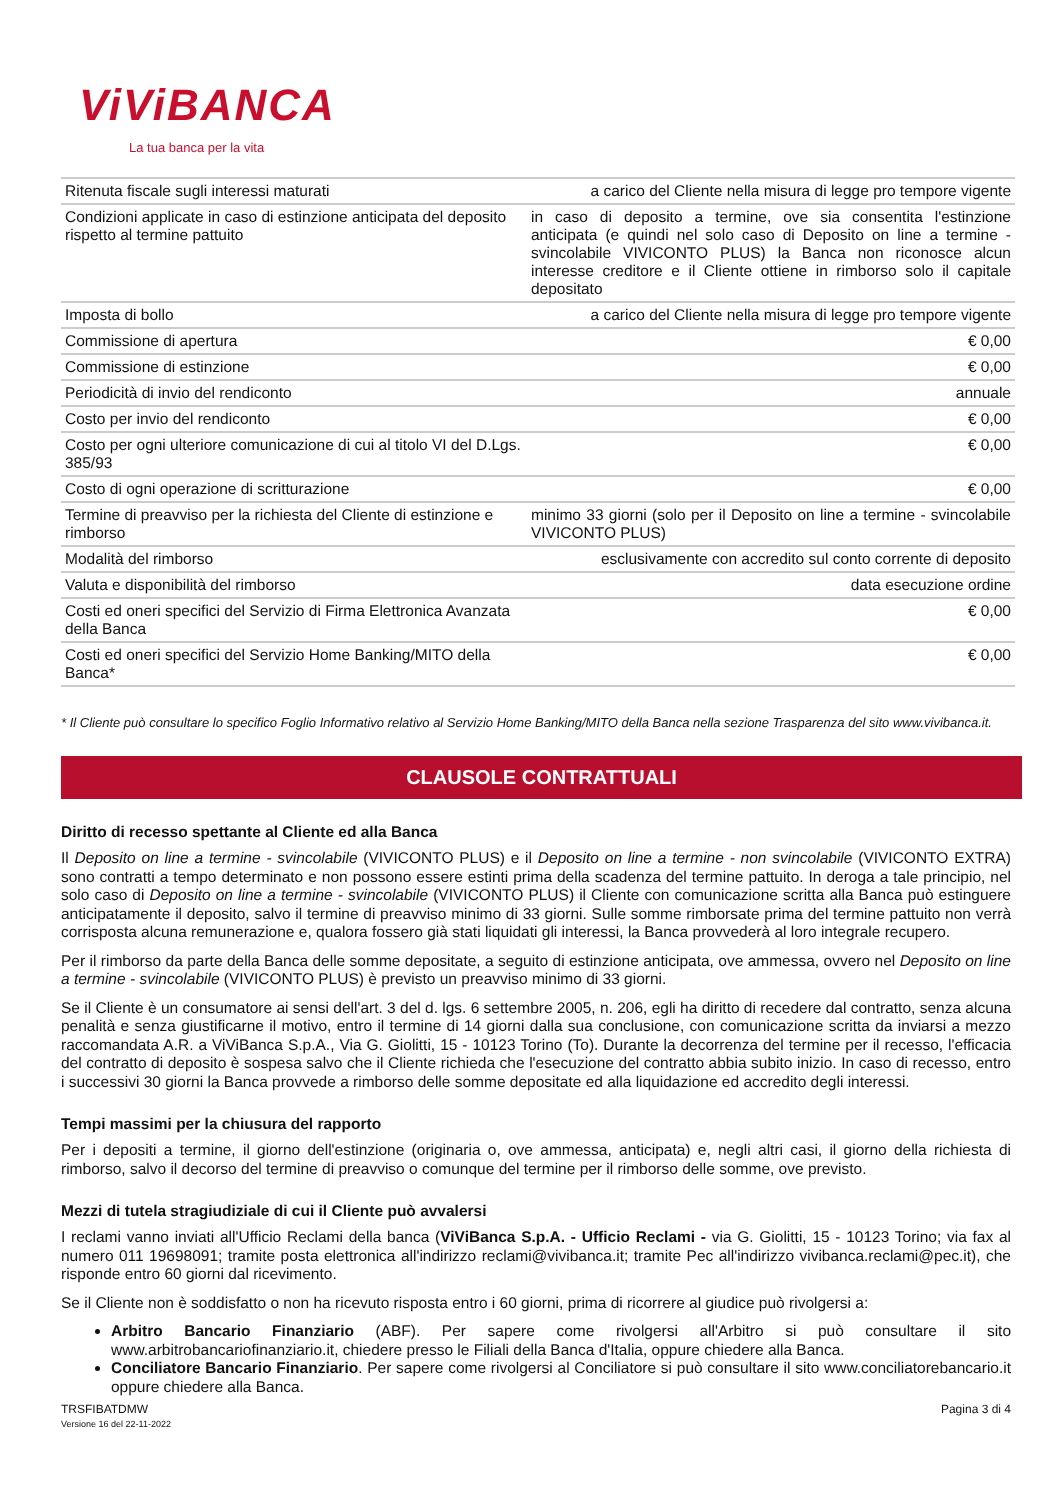ViViBANCA
La tua banca per la vita
| Ritenuta fiscale sugli interessi maturati | a carico del Cliente nella misura di legge pro tempore vigente |
| Condizioni applicate in caso di estinzione anticipata del deposito rispetto al termine pattuito | in caso di deposito a termine, ove sia consentita l'estinzione anticipata (e quindi nel solo caso di Deposito on line a termine - svincolabile VIVICONTO PLUS) la Banca non riconosce alcun interesse creditore e il Cliente ottiene in rimborso solo il capitale depositato |
| Imposta di bollo | a carico del Cliente nella misura di legge pro tempore vigente |
| Commissione di apertura | € 0,00 |
| Commissione di estinzione | € 0,00 |
| Periodicità di invio del rendiconto | annuale |
| Costo per invio del rendiconto | € 0,00 |
| Costo per ogni ulteriore comunicazione di cui al titolo VI del D.Lgs. 385/93 | € 0,00 |
| Costo di ogni operazione di scritturazione | € 0,00 |
| Termine di preavviso per la richiesta del Cliente di estinzione e rimborso | minimo 33 giorni (solo per il Deposito on line a termine - svincolabile VIVICONTO PLUS) |
| Modalità del rimborso | esclusivamente con accredito sul conto corrente di deposito |
| Valuta e disponibilità del rimborso | data esecuzione ordine |
| Costi ed oneri specifici del Servizio di Firma Elettronica Avanzata della Banca | € 0,00 |
| Costi ed oneri specifici del Servizio Home Banking/MITO della Banca* | € 0,00 |
* Il Cliente può consultare lo specifico Foglio Informativo relativo al Servizio Home Banking/MITO della Banca nella sezione Trasparenza del sito www.vivibanca.it.
CLAUSOLE CONTRATTUALI
Diritto di recesso spettante al Cliente ed alla Banca
Il Deposito on line a termine - svincolabile (VIVICONTO PLUS) e il Deposito on line a termine - non svincolabile (VIVICONTO EXTRA) sono contratti a tempo determinato e non possono essere estinti prima della scadenza del termine pattuito. In deroga a tale principio, nel solo caso di Deposito on line a termine - svincolabile (VIVICONTO PLUS) il Cliente con comunicazione scritta alla Banca può estinguere anticipatamente il deposito, salvo il termine di preavviso minimo di 33 giorni. Sulle somme rimborsate prima del termine pattuito non verrà corrisposta alcuna remunerazione e, qualora fossero già stati liquidati gli interessi, la Banca provvederà al loro integrale recupero.
Per il rimborso da parte della Banca delle somme depositate, a seguito di estinzione anticipata, ove ammessa, ovvero nel Deposito on line a termine - svincolabile (VIVICONTO PLUS) è previsto un preavviso minimo di 33 giorni.
Se il Cliente è un consumatore ai sensi dell'art. 3 del d. lgs. 6 settembre 2005, n. 206, egli ha diritto di recedere dal contratto, senza alcuna penalità e senza giustificarne il motivo, entro il termine di 14 giorni dalla sua conclusione, con comunicazione scritta da inviarsi a mezzo raccomandata A.R. a ViViBanca S.p.A., Via G. Giolitti, 15 - 10123 Torino (To). Durante la decorrenza del termine per il recesso, l'efficacia del contratto di deposito è sospesa salvo che il Cliente richieda che l'esecuzione del contratto abbia subito inizio. In caso di recesso, entro i successivi 30 giorni la Banca provvede a rimborso delle somme depositate ed alla liquidazione ed accredito degli interessi.
Tempi massimi per la chiusura del rapporto
Per i depositi a termine, il giorno dell'estinzione (originaria o, ove ammessa, anticipata) e, negli altri casi, il giorno della richiesta di rimborso, salvo il decorso del termine di preavviso o comunque del termine per il rimborso delle somme, ove previsto.
Mezzi di tutela stragiudiziale di cui il Cliente può avvalersi
I reclami vanno inviati all'Ufficio Reclami della banca (ViViBanca S.p.A. - Ufficio Reclami - via G. Giolitti, 15 - 10123 Torino; via fax al numero 011 19698091; tramite posta elettronica all'indirizzo reclami@vivibanca.it; tramite Pec all'indirizzo vivibanca.reclami@pec.it), che risponde entro 60 giorni dal ricevimento.
Se il Cliente non è soddisfatto o non ha ricevuto risposta entro i 60 giorni, prima di ricorrere al giudice può rivolgersi a:
Arbitro Bancario Finanziario (ABF). Per sapere come rivolgersi all'Arbitro si può consultare il sito www.arbitrobancariofinanziario.it, chiedere presso le Filiali della Banca d'Italia, oppure chiedere alla Banca.
Conciliatore Bancario Finanziario. Per sapere come rivolgersi al Conciliatore si può consultare il sito www.conciliatorebancario.it oppure chiedere alla Banca.
TRSFIBATDMW
Versione 16 del 22-11-2022
Pagina 3 di 4